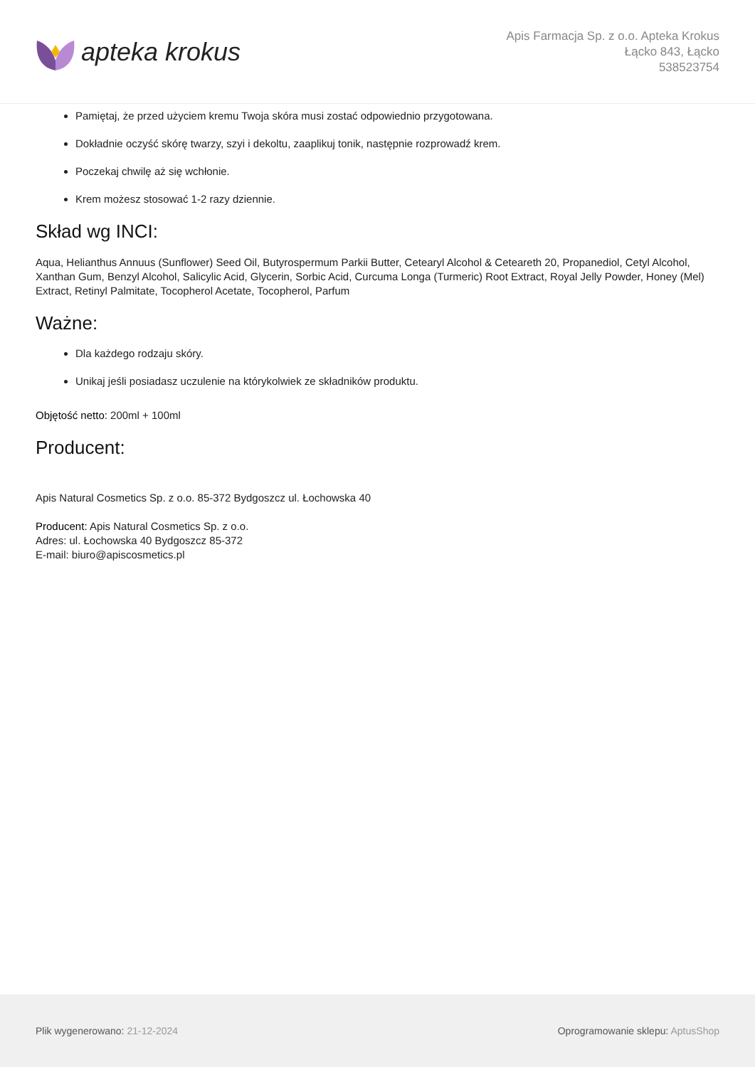apteka krokus
Apis Farmacja Sp. z o.o. Apteka Krokus
Łącko 843, Łącko
538523754
Pamiętaj, że przed użyciem kremu Twoja skóra musi zostać odpowiednio przygotowana.
Dokładnie oczyść skórę twarzy, szyi i dekoltu, zaaplikuj tonik, następnie rozprowadź krem.
Poczekaj chwilę aż się wchłonie.
Krem możesz stosować 1-2 razy dziennie.
Skład wg INCI:
Aqua, Helianthus Annuus (Sunflower) Seed Oil, Butyrospermum Parkii Butter, Cetearyl Alcohol & Ceteareth 20, Propanediol, Cetyl Alcohol, Xanthan Gum, Benzyl Alcohol, Salicylic Acid, Glycerin, Sorbic Acid, Curcuma Longa (Turmeric) Root Extract, Royal Jelly Powder, Honey (Mel) Extract, Retinyl Palmitate, Tocopherol Acetate, Tocopherol, Parfum
Ważne:
Dla każdego rodzaju skóry.
Unikaj jeśli posiadasz uczulenie na którykolwiek ze składników produktu.
Objętość netto: 200ml + 100ml
Producent:
Apis Natural Cosmetics Sp. z o.o. 85-372 Bydgoszcz ul. Łochowska 40
Producent: Apis Natural Cosmetics Sp. z o.o.
Adres: ul. Łochowska 40 Bydgoszcz 85-372
E-mail: biuro@apiscosmetics.pl
Plik wygenerowano: 21-12-2024
Oprogramowanie sklepu: AptusShop